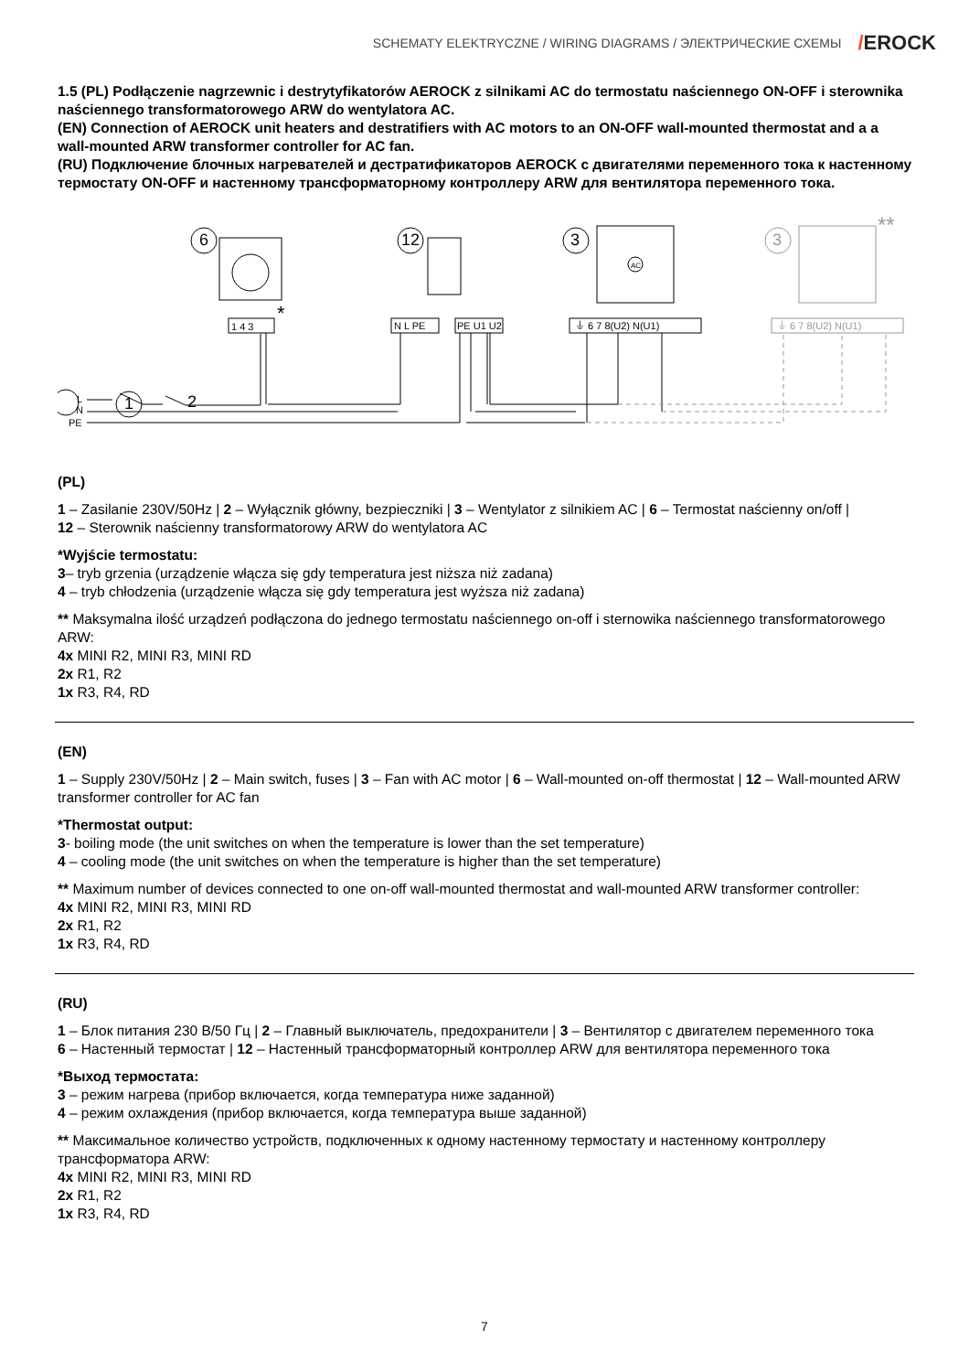SCHEMATY ELEKTRYCZNE / WIRING DIAGRAMS / ЭЛЕКТРИЧЕСКИЕ СХЕМЫ
/EROCK
1.5 (PL) Podłączenie nagrzewnic i destrytyfikatorów AEROCK z silnikami AC do termostatu naściennego ON-OFF i sterownika naściennego transformatorowego ARW do wentylatora AC.
(EN) Connection of AEROCK unit heaters and destratifiers with AC motors to an ON-OFF wall-mounted thermostat and a a wall-mounted ARW transformer controller for AC fan.
(RU) Подключение блочных нагревателей и дестратификаторов AEROCK с двигателями переменного тока к настенному термостату ON-OFF и настенному трансформаторному контроллеру ARW для вентилятора переменного тока.
6
12
3
3
**
AC
1 4 3
*
N L PE
PE U1 U2
⏚ 6 7 8(U2) N(U1)
⏚ 6 7 8(U2) N(U1)
1
2
L
N
PE
(PL)
1 – Zasilanie 230V/50Hz | 2 – Wyłącznik główny, bezpieczniki | 3 – Wentylator z silnikiem AC | 6 – Termostat naścienny on/off |
12 – Sterownik naścienny transformatorowy ARW do wentylatora AC
*Wyjście termostatu:
3– tryb grzenia (urządzenie włącza się gdy temperatura jest niższa niż zadana)
4 – tryb chłodzenia (urządzenie włącza się gdy temperatura jest wyższa niż zadana)
** Maksymalna ilość urządzeń podłączona do jednego termostatu naściennego on-off i sternowika naściennego transformatorowego ARW:
4x MINI R2, MINI R3, MINI RD
2x R1, R2
1x R3, R4, RD
(EN)
1 – Supply 230V/50Hz | 2 – Main switch, fuses | 3 – Fan with AC motor | 6 – Wall-mounted on-off thermostat | 12 – Wall-mounted ARW transformer controller for AC fan
*Thermostat output:
3- boiling mode (the unit switches on when the temperature is lower than the set temperature)
4 – cooling mode (the unit switches on when the temperature is higher than the set temperature)
** Maximum number of devices connected to one on-off wall-mounted thermostat and wall-mounted ARW transformer controller:
4x MINI R2, MINI R3, MINI RD
2x R1, R2
1x R3, R4, RD
(RU)
1 – Блок питания 230 В/50 Гц | 2 – Главный выключатель, предохранители | 3 – Вентилятор с двигателем переменного тока
6 – Настенный термостат | 12 – Настенный трансформаторный контроллер ARW для вентилятора переменного тока
*Выход термостата:
3 – режим нагрева (прибор включается, когда температура ниже заданной)
4 – режим охлаждения (прибор включается, когда температура выше заданной)
** Максимальное количество устройств, подключенных к одному настенному термостату и настенному контроллеру трансформатора ARW:
4x MINI R2, MINI R3, MINI RD
2x R1, R2
1x R3, R4, RD
7